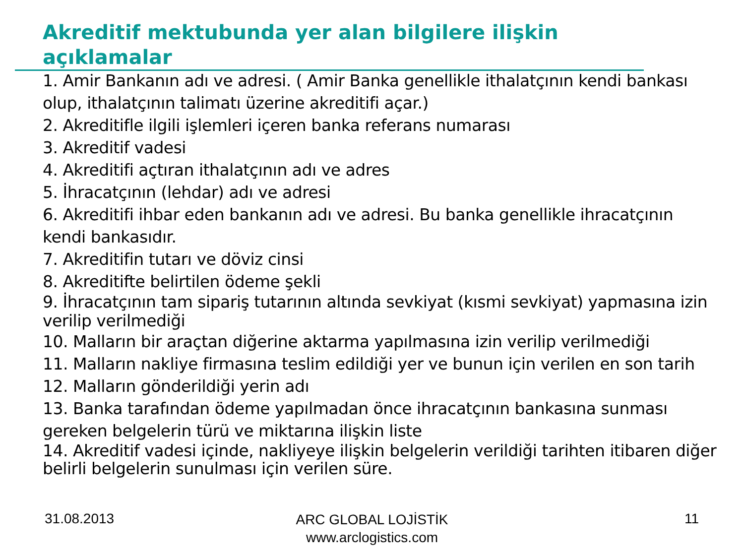Akreditif mektubunda yer alan bilgilere ilişkin açıklamalar
1. Amir Bankanın adı ve adresi. ( Amir Banka genellikle ithalatçının kendi bankası olup, ithalatçının talimatı üzerine akreditifi açar.)
2. Akreditifle ilgili işlemleri içeren banka referans numarası
3. Akreditif vadesi
4. Akreditifi açtıran ithalatçının adı ve adres
5. İhracatçının (lehdar) adı ve adresi
6. Akreditifi ihbar eden bankanın adı ve adresi. Bu banka genellikle ihracatçının kendi bankasıdır.
7. Akreditifin tutarı ve döviz cinsi
8. Akreditifte belirtilen ödeme şekli
9. İhracatçının tam sipariş tutarının altında sevkiyat (kısmi sevkiyat) yapmasına izin verilip verilmediği
10. Malların bir araçtan diğerine aktarma yapılmasına izin verilip verilmediği
11. Malların nakliye firmasına teslim edildiği yer ve bunun için verilen en son tarih
12. Malların gönderildiği yerin adı
13. Banka tarafından ödeme yapılmadan önce ihracatçının bankasına sunması gereken belgelerin türü ve miktarına ilişkin liste
14. Akreditif vadesi içinde, nakliyeye ilişkin belgelerin verildiği tarihten itibaren diğer belirli belgelerin sunulması için verilen süre.
31.08.2013
ARC GLOBAL LOJİSTİK
www.arclogistics.com
11